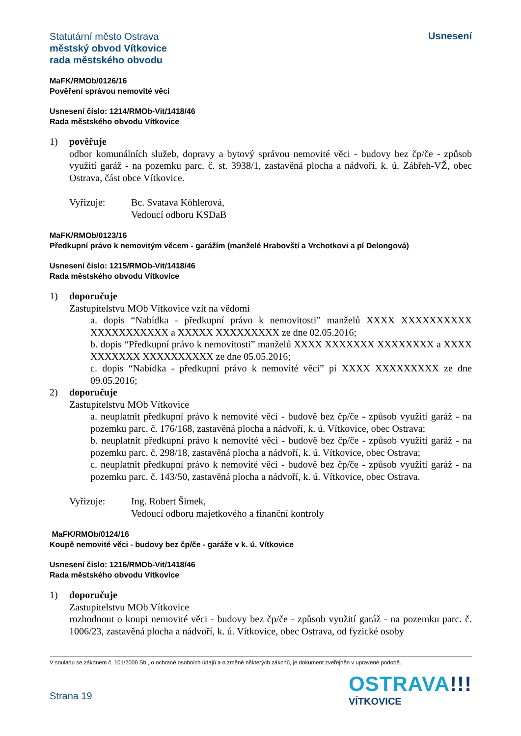Statutární město Ostrava
městský obvod Vítkovice
rada městského obvodu
Usnesení
MaFK/RMOb/0126/16
Pověření správou nemovité věci
Usnesení číslo: 1214/RMOb-Vit/1418/46
Rada městského obvodu Vítkovice
1) pověřuje
odbor komunálních služeb, dopravy a bytový správou nemovité věci - budovy bez čp/če - způsob využití garáž - na pozemku parc. č. st. 3938/1, zastavěná plocha a nádvoří, k. ú. Zábřeh-VŽ, obec Ostrava, část obce Vítkovice.
Vyřizuje: Bc. Svatava Köhlerová,
Vedoucí odboru KSDaB
MaFK/RMOb/0123/16
Předkupní právo k nemovitým věcem - garážím (manželé Hrabovští a Vrchotkovi a pí Delongová)
Usnesení číslo: 1215/RMOb-Vit/1418/46
Rada městského obvodu Vítkovice
1) doporučuje
Zastupitelstvu MOb Vítkovice vzít na vědomí
a. dopis “Nabídka - předkupní právo k nemovitosti” manželů XXXX XXXXXXXXXX XXXXXXXXXXX a XXXXX XXXXXXXXX ze dne 02.05.2016;
b. dopis “Předkupní právo k nemovitosti” manželů XXXX XXXXXXX XXXXXXXX a XXXX XXXXXXX XXXXXXXXXX ze dne 05.05.2016;
c. dopis “Nabídka - předkupní právo k nemovité věci” pí XXXX XXXXXXXXX ze dne 09.05.2016;
2) doporučuje
Zastupitelstvu MOb Vítkovice
a. neuplatnit předkupní právo k nemovité věci - budově bez čp/če - způsob využití garáž - na pozemku parc. č. 176/168, zastavěná plocha a nádvoří, k. ú. Vítkovice, obec Ostrava;
b. neuplatnit předkupní právo k nemovité věci - budově bez čp/če - způsob využití garáž - na pozemku parc. č. 298/18, zastavěná plocha a nádvoří, k. ú. Vítkovice, obec Ostrava;
c. neuplatnit předkupní právo k nemovité věci - budově bez čp/če - způsob využití garáž - na pozemku parc. č. 143/50, zastavěná plocha a nádvoří, k. ú. Vítkovice, obec Ostrava.
Vyřizuje: Ing. Robert Šimek,
Vedoucí odboru majetkového a finanční kontroly
MaFK/RMOb/0124/16
Koupě nemovité věci - budovy bez čp/če - garáže v k. ú. Vítkovice
Usnesení číslo: 1216/RMOb-Vit/1418/46
Rada městského obvodu Vítkovice
1) doporučuje
Zastupitelstvu MOb Vítkovice
rozhodnout o koupi nemovité věci - budovy bez čp/če - způsob využití garáž - na pozemku parc. č. 1006/23, zastavěná plocha a nádvoří, k. ú. Vítkovice, obec Ostrava, od fyzické osoby
V souladu se zákonem č. 101/2000 Sb., o ochraně osobních údajů a o změně některých zákonů, je dokument zveřejněn v upravené podobě.
Strana 19
OSTRAVA!!!
VÍTKOVICE